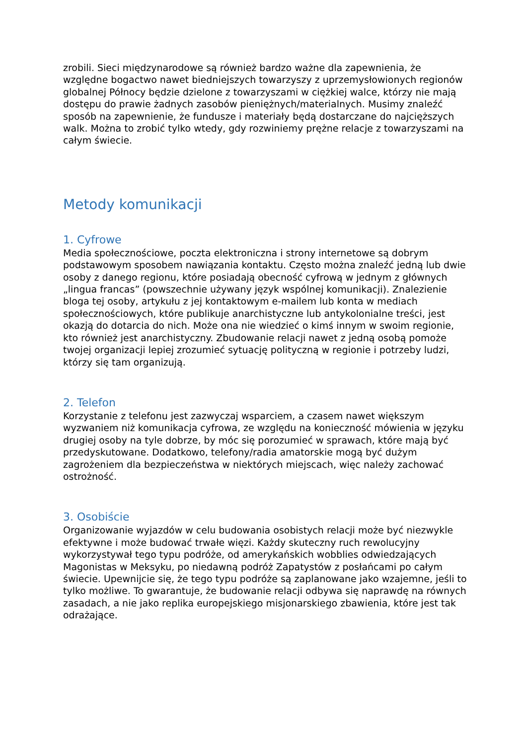zrobili. Sieci międzynarodowe są również bardzo ważne dla zapewnienia, że względne bogactwo nawet biedniejszych towarzyszy z uprzemysłowionych regionów globalnej Północy będzie dzielone z towarzyszami w ciężkiej walce, którzy nie mają dostępu do prawie żadnych zasobów pieniężnych/materialnych. Musimy znaleźć sposób na zapewnienie, że fundusze i materiały będą dostarczane do najcięższych walk. Można to zrobić tylko wtedy, gdy rozwiniemy prężne relacje z towarzyszami na całym świecie.
Metody komunikacji
1. Cyfrowe
Media społecznościowe, poczta elektroniczna i strony internetowe są dobrym podstawowym sposobem nawiązania kontaktu. Często można znaleźć jedną lub dwie osoby z danego regionu, które posiadają obecność cyfrową w jednym z głównych „lingua francas” (powszechnie używany język wspólnej komunikacji). Znalezienie bloga tej osoby, artykułu z jej kontaktowym e-mailem lub konta w mediach społecznościowych, które publikuje anarchistyczne lub antykolonialne treści, jest okazją do dotarcia do nich. Może ona nie wiedzieć o kimś innym w swoim regionie, kto również jest anarchistyczny. Zbudowanie relacji nawet z jedną osobą pomoże twojej organizacji lepiej zrozumieć sytuację polityczną w regionie i potrzeby ludzi, którzy się tam organizują.
2. Telefon
Korzystanie z telefonu jest zazwyczaj wsparciem, a czasem nawet większym wyzwaniem niż komunikacja cyfrowa, ze względu na konieczność mówienia w języku drugiej osoby na tyle dobrze, by móc się porozumieć w sprawach, które mają być przedyskutowane. Dodatkowo, telefony/radia amatorskie mogą być dużym zagrożeniem dla bezpieczeństwa w niektórych miejscach, więc należy zachować ostrożność.
3. Osobiście
Organizowanie wyjazdów w celu budowania osobistych relacji może być niezwykle efektywne i może budować trwałe więzi. Każdy skuteczny ruch rewolucyjny wykorzystywał tego typu podróże, od amerykańskich wobblies odwiedzających Magonistas w Meksyku, po niedawną podróż Zapatystów z posłańcami po całym świecie. Upewnijcie się, że tego typu podróże są zaplanowane jako wzajemne, jeśli to tylko możliwe. To gwarantuje, że budowanie relacji odbywa się naprawdę na równych zasadach, a nie jako replika europejskiego misjonarskiego zbawienia, które jest tak odrażające.